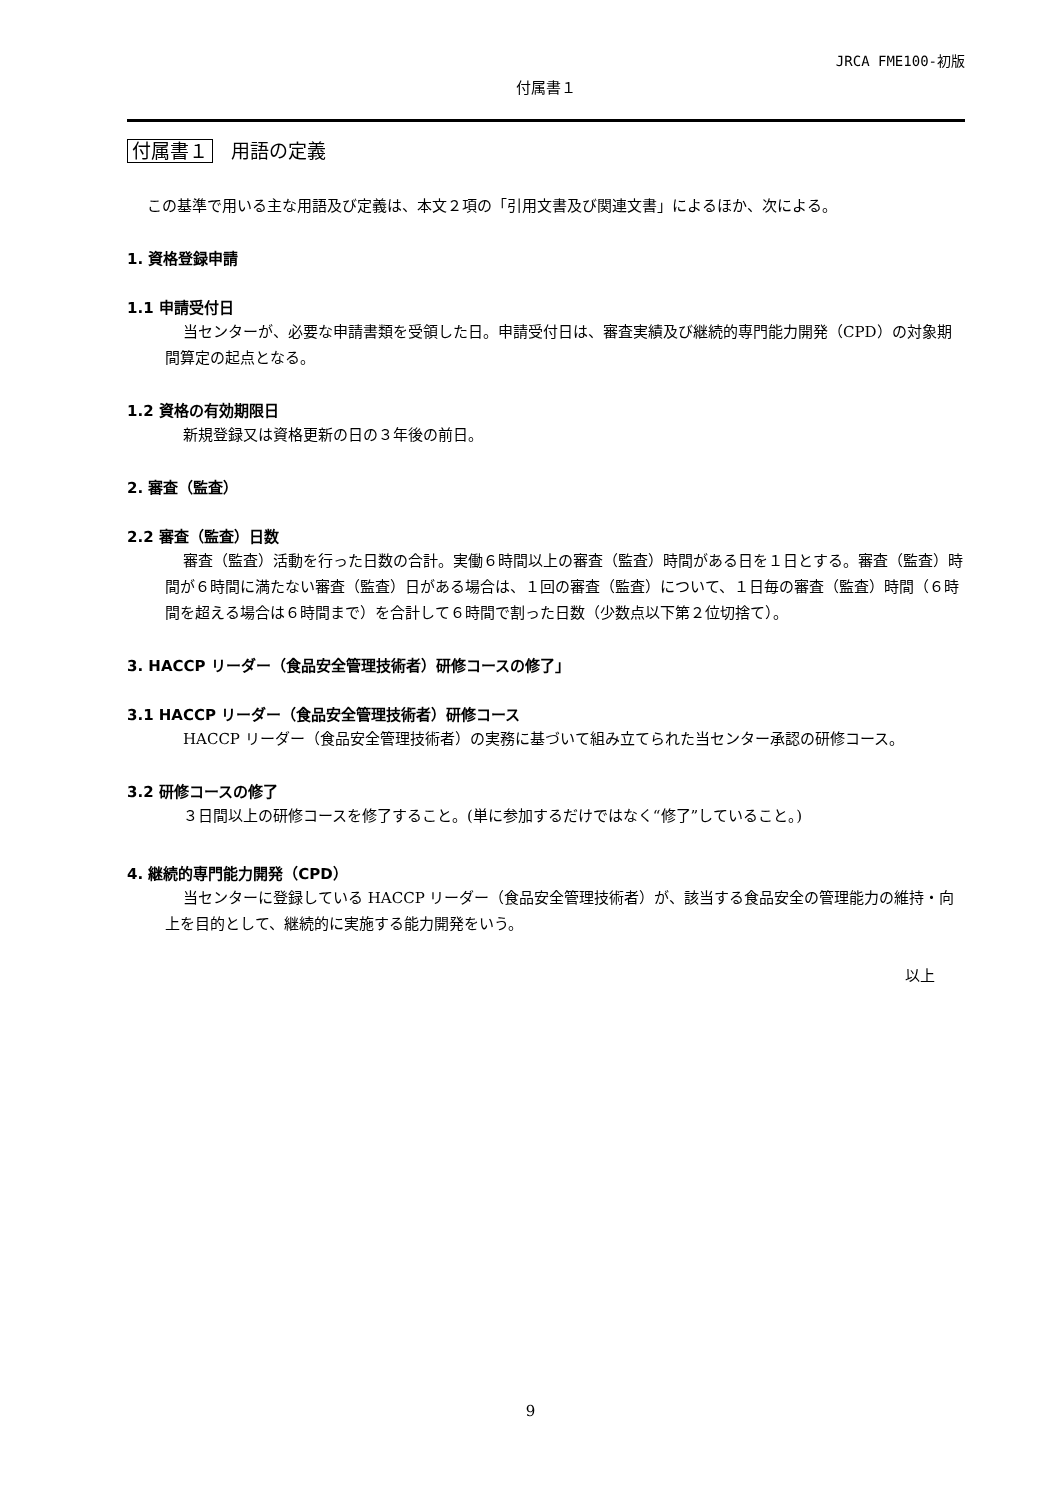JRCA FME100-初版
付属書１
付属書１ 用語の定義
この基準で用いる主な用語及び定義は、本文２項の「引用文書及び関連文書」によるほか、次による。
1. 資格登録申請
1.1 申請受付日
当センターが、必要な申請書類を受領した日。申請受付日は、審査実績及び継続的専門能力開発（CPD）の対象期間算定の起点となる。
1.2 資格の有効期限日
新規登録又は資格更新の日の３年後の前日。
2. 審査（監査）
2.2 審査（監査）日数
審査（監査）活動を行った日数の合計。実働６時間以上の審査（監査）時間がある日を１日とする。審査（監査）時間が６時間に満たない審査（監査）日がある場合は、１回の審査（監査）について、１日毎の審査（監査）時間（６時間を超える場合は６時間まで）を合計して６時間で割った日数（少数点以下第２位切捨て）。
3. HACCP リーダー（食品安全管理技術者）研修コースの修了」
3.1 HACCP リーダー（食品安全管理技術者）研修コース
HACCP リーダー（食品安全管理技術者）の実務に基づいて組み立てられた当センター承認の研修コース。
3.2 研修コースの修了
３日間以上の研修コースを修了すること。(単に参加するだけではなく“修了”していること。)
4. 継続的専門能力開発（CPD）
当センターに登録している HACCP リーダー（食品安全管理技術者）が、該当する食品安全の管理能力の維持・向上を目的として、継続的に実施する能力開発をいう。
以上
9